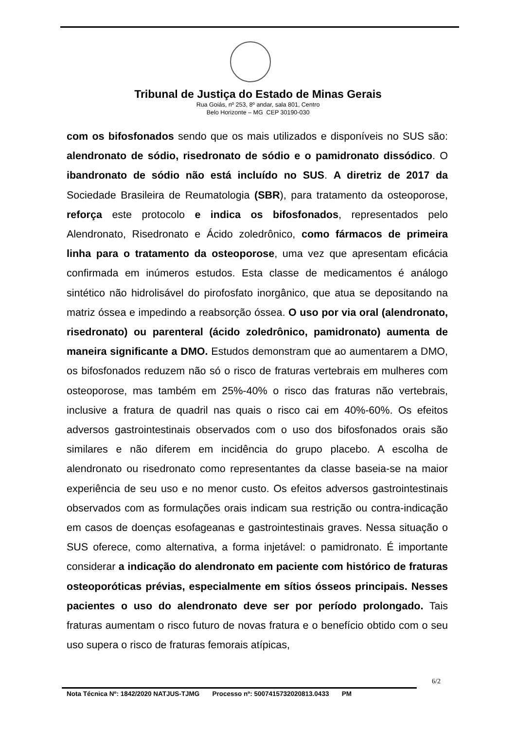Tribunal de Justiça do Estado de Minas Gerais
Rua Goiás, nº 253, 8º andar, sala 801, Centro
Belo Horizonte – MG CEP 30190-030
com os bifosfonados sendo que os mais utilizados e disponíveis no SUS são: alendronato de sódio, risedronato de sódio e o pamidronato dissódico. O ibandronato de sódio não está incluído no SUS. A diretriz de 2017 da Sociedade Brasileira de Reumatologia (SBR), para tratamento da osteoporose, reforça este protocolo e indica os bifosfonados, representados pelo Alendronato, Risedronato e Ácido zoledrônico, como fármacos de primeira linha para o tratamento da osteoporose, uma vez que apresentam eficácia confirmada em inúmeros estudos. Esta classe de medicamentos é análogo sintético não hidrolisável do pirofosfato inorgânico, que atua se depositando na matriz óssea e impedindo a reabsorção óssea. O uso por via oral (alendronato, risedronato) ou parenteral (ácido zoledrônico, pamidronato) aumenta de maneira significante a DMO. Estudos demonstram que ao aumentarem a DMO, os bifosfonados reduzem não só o risco de fraturas vertebrais em mulheres com osteoporose, mas também em 25%-40% o risco das fraturas não vertebrais, inclusive a fratura de quadril nas quais o risco cai em 40%-60%. Os efeitos adversos gastrointestinais observados com o uso dos bifosfonados orais são similares e não diferem em incidência do grupo placebo. A escolha de alendronato ou risedronato como representantes da classe baseia-se na maior experiência de seu uso e no menor custo. Os efeitos adversos gastrointestinais observados com as formulações orais indicam sua restrição ou contra-indicação em casos de doenças esofageanas e gastrointestinais graves. Nessa situação o SUS oferece, como alternativa, a forma injetável: o pamidronato. É importante considerar a indicação do alendronato em paciente com histórico de fraturas osteoporóticas prévias, especialmente em sítios ósseos principais. Nesses pacientes o uso do alendronato deve ser por período prolongado. Tais fraturas aumentam o risco futuro de novas fratura e o benefício obtido com o seu uso supera o risco de fraturas femorais atípicas,
6/2
Nota Técnica Nº: 1842/2020 NATJUS-TJMG Processo nº: 5007415732020813.0433 PM